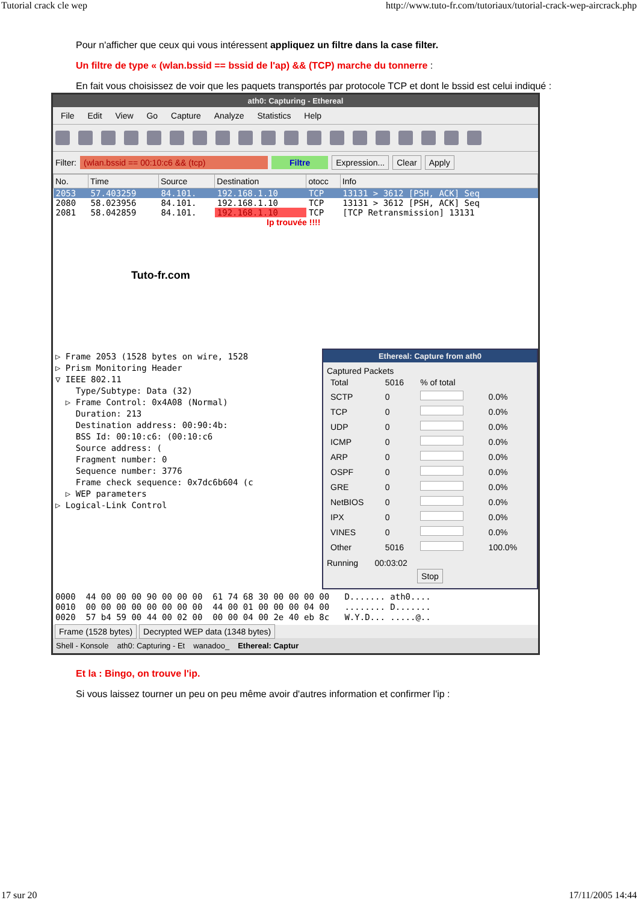Tutorial crack cle wep http://www.tuto-fr.com/tutoriaux/tutorial-crack-wep-aircrack.php
Pour n'afficher que ceux qui vous intéressent appliquez un filtre dans la case filter.
Un filtre de type « (wlan.bssid == bssid de l'ap) && (TCP) marche du tonnerre :
En fait vous choisissez de voir que les paquets transportés par protocole TCP et dont le bssid est celui indiqué :
ath0: Capturing - Ethereal
File Edit View Go Capture Analyze Statistics Help
Filter: (wlan.bssid == 00:10:c6 && (tcp) Filtre Expression... Clear Apply
| No. | Time | Source | Destination | otocc | Info |
| --- | --- | --- | --- | --- | --- |
| 2053 | 57.403259 | 84.101. | 192.168.1.10 | TCP | 13131 > 3612 [PSH, ACK] Seq |
| 2080 | 58.023956 | 84.101. | 192.168.1.10 | TCP | 13131 > 3612 [PSH, ACK] Seq |
| 2081 | 58.042859 | 84.101. | 192.168.1.10 | TCP | [TCP Retransmission] 13131 |
Ip trouvée !!!!
Tuto-fr.com
▷ Frame 2053 (1528 bytes on wire, 1528 ▷ Prism Monitoring Header ▽ IEEE 802.11 Type/Subtype: Data (32) ▷ Frame Control: 0x4A08 (Normal) Duration: 213 Destination address: 00:90:4b: BSS Id: 00:10:c6: (00:10:c6 Source address: ( Fragment number: 0 Sequence number: 3776 Frame check sequence: 0x7dc6b604 (c ▷ WEP parameters ▷ Logical-Link Control
Ethereal: Capture from ath0
Captured Packets
| Total | 5016 | % of total | |
| SCTP | 0 | | 0.0% |
| TCP | 0 | | 0.0% |
| UDP | 0 | | 0.0% |
| ICMP | 0 | | 0.0% |
| ARP | 0 | | 0.0% |
| OSPF | 0 | | 0.0% |
| GRE | 0 | | 0.0% |
| NetBIOS | 0 | | 0.0% |
| IPX | 0 | | 0.0% |
| VINES | 0 | | 0.0% |
| Other | 5016 | | 100.0% |
Running 00:03:02
Stop
0000 44 00 00 00 90 00 00 00 61 74 68 30 00 00 00 00 D....... ath0.... 0010 00 00 00 00 00 00 00 00 44 00 01 00 00 00 04 00 ........ D....... 0020 57 b4 59 00 44 00 02 00 00 00 04 00 2e 40 eb 8c W.Y.D... .....@..
Frame (1528 bytes) Decrypted WEP data (1348 bytes)
Shell - Konsole ath0: Capturing - Et wanadoo_ Ethereal: Captur
Et la : Bingo, on trouve l'ip.
Si vous laissez tourner un peu on peu même avoir d'autres information et confirmer l'ip :
17 sur 20 17/11/2005 14:44